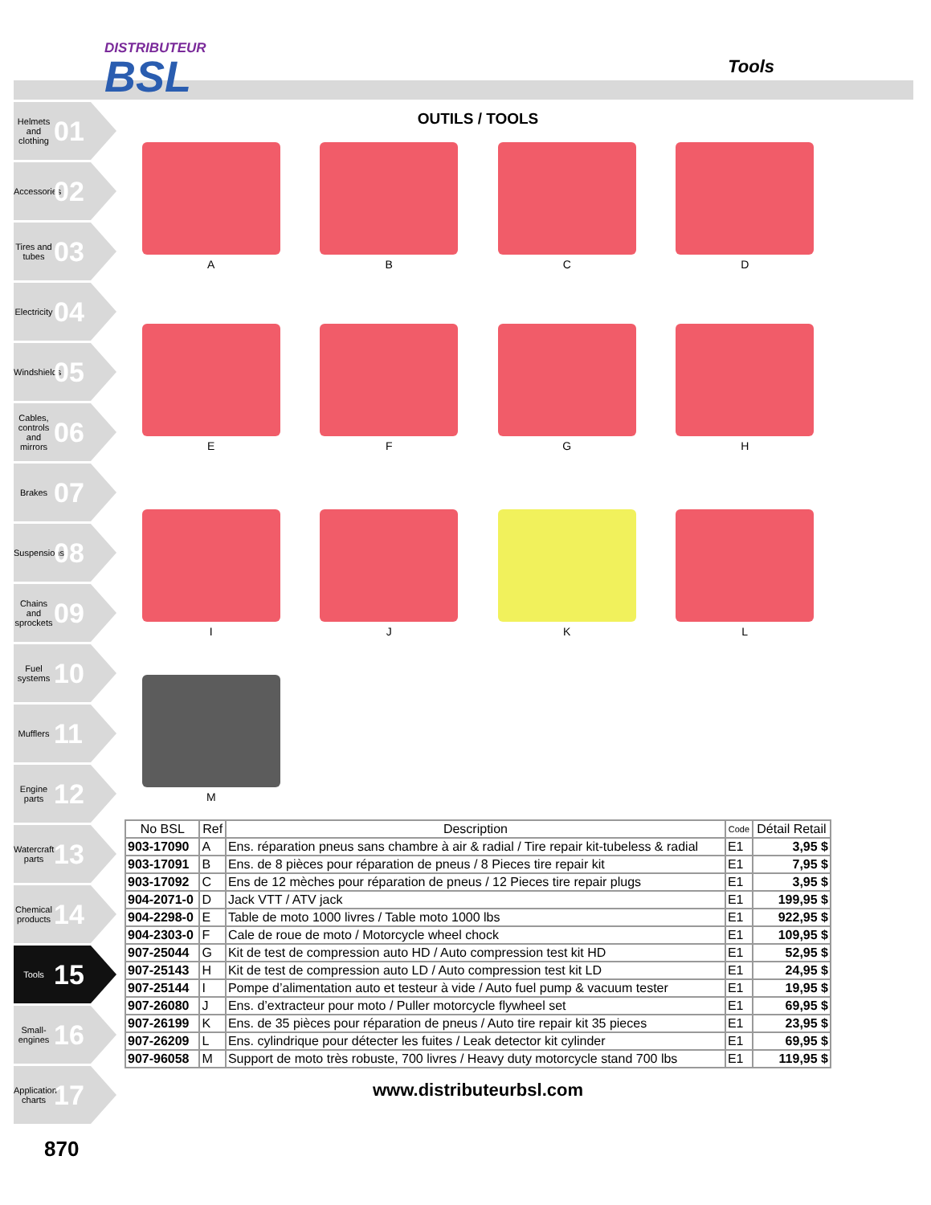DISTRIBUTEUR
BSL
Tools
Helmets and clothing 01
Accessories 02
Tires and tubes 03
Electricity 04
Windshields 05
Cables, controls and mirrors 06
Brakes 07
Suspensions 08
Chains and sprockets 09
Fuel systems 10
Mufflers 11
Engine parts 12
Watercraft parts 13
Chemical products 14
Tools 15
Small-engines 16
Application charts 17
OUTILS / TOOLS
A
B
C
D
E
F
G
H
I
J
K
L
M
| No BSL | Ref | Description | Code | Détail Retail |
| --- | --- | --- | --- | --- |
| 903-17090 | A | Ens. réparation pneus sans chambre à air & radial / Tire repair kit-tubeless & radial | E1 | 3,95 $ |
| 903-17091 | B | Ens. de 8 pièces pour réparation de pneus / 8 Pieces tire repair kit | E1 | 7,95 $ |
| 903-17092 | C | Ens de 12 mèches pour réparation de pneus / 12 Pieces tire repair plugs | E1 | 3,95 $ |
| 904-2071-0 | D | Jack VTT / ATV jack | E1 | 199,95 $ |
| 904-2298-0 | E | Table de moto 1000 livres / Table moto 1000 lbs | E1 | 922,95 $ |
| 904-2303-0 | F | Cale de roue de moto / Motorcycle wheel chock | E1 | 109,95 $ |
| 907-25044 | G | Kit de test de compression auto HD / Auto compression test kit HD | E1 | 52,95 $ |
| 907-25143 | H | Kit de test de compression auto LD / Auto compression test kit LD | E1 | 24,95 $ |
| 907-25144 | I | Pompe d’alimentation auto et testeur à vide / Auto fuel pump & vacuum tester | E1 | 19,95 $ |
| 907-26080 | J | Ens. d’extracteur pour moto / Puller motorcycle flywheel set | E1 | 69,95 $ |
| 907-26199 | K | Ens. de 35 pièces pour réparation de pneus / Auto tire repair kit 35 pieces | E1 | 23,95 $ |
| 907-26209 | L | Ens. cylindrique pour détecter les fuites / Leak detector kit cylinder | E1 | 69,95 $ |
| 907-96058 | M | Support de moto très robuste, 700 livres / Heavy duty motorcycle stand 700 lbs | E1 | 119,95 $ |
www.distributeurbsl.com
870